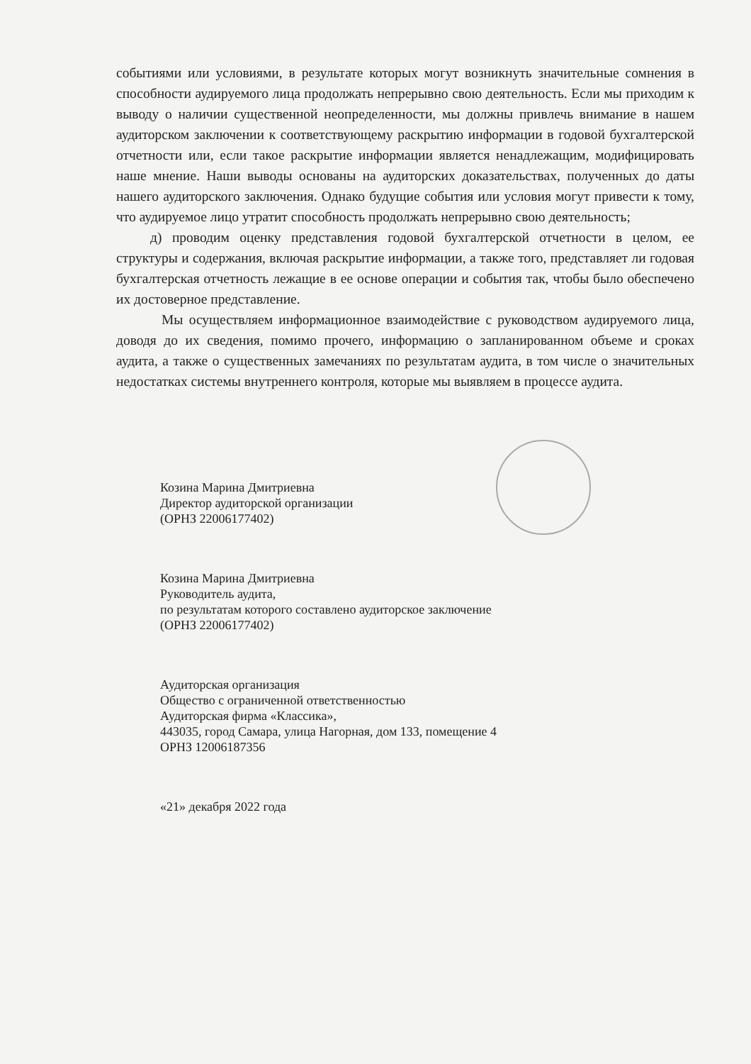событиями или условиями, в результате которых могут возникнуть значительные сомнения в способности аудируемого лица продолжать непрерывно свою деятельность. Если мы приходим к выводу о наличии существенной неопределенности, мы должны привлечь внимание в нашем аудиторском заключении к соответствующему раскрытию информации в годовой бухгалтерской отчетности или, если такое раскрытие информации является ненадлежащим, модифицировать наше мнение. Наши выводы основаны на аудиторских доказательствах, полученных до даты нашего аудиторского заключения. Однако будущие события или условия могут привести к тому, что аудируемое лицо утратит способность продолжать непрерывно свою деятельность;
д) проводим оценку представления годовой бухгалтерской отчетности в целом, ее структуры и содержания, включая раскрытие информации, а также того, представляет ли годовая бухгалтерская отчетность лежащие в ее основе операции и события так, чтобы было обеспечено их достоверное представление.
Мы осуществляем информационное взаимодействие с руководством аудируемого лица, доводя до их сведения, помимо прочего, информацию о запланированном объеме и сроках аудита, а также о существенных замечаниях по результатам аудита, в том числе о значительных недостатках системы внутреннего контроля, которые мы выявляем в процессе аудита.
Козина Марина Дмитриевна
Директор аудиторской организации
(ОРНЗ 22006177402)
Козина Марина Дмитриевна
Руководитель аудита,
по результатам которого составлено аудиторское заключение
(ОРНЗ 22006177402)
Аудиторская организация
Общество с ограниченной ответственностью
Аудиторская фирма «Классика»,
443035, город Самара, улица Нагорная, дом 133, помещение 4
ОРНЗ 12006187356
«21» декабря 2022 года